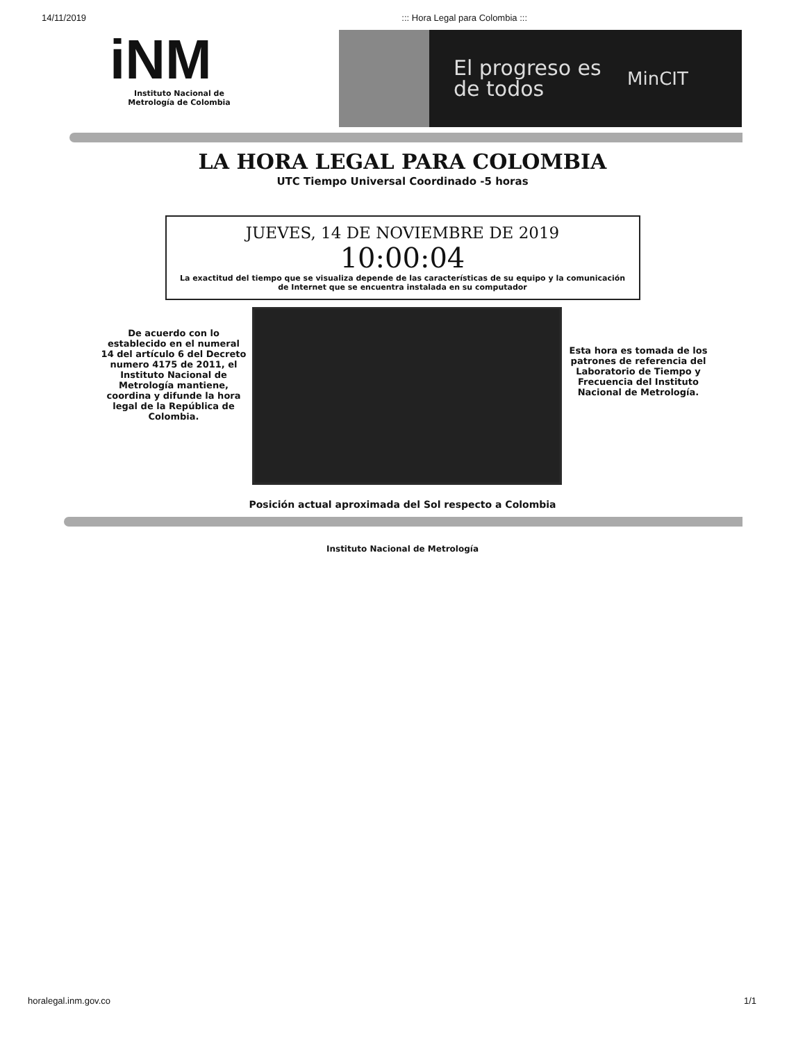14/11/2019::: Hora Legal para Colombia :::
iNM
Instituto Nacional de Metrología de Colombia
El progreso es de todos
MinCIT
LA HORA LEGAL PARA COLOMBIA
UTC Tiempo Universal Coordinado -5 horas
JUEVES, 14 DE NOVIEMBRE DE 2019
10:00:04
La exactitud del tiempo que se visualiza depende de las características de su equipo y la comunicación de Internet que se encuentra instalada en su computador
De acuerdo con lo establecido en el numeral 14 del artículo 6 del Decreto numero 4175 de 2011, el Instituto Nacional de Metrología mantiene, coordina y difunde la hora legal de la República de Colombia.
Esta hora es tomada de los patrones de referencia del Laboratorio de Tiempo y Frecuencia del Instituto Nacional de Metrología.
Posición actual aproximada del Sol respecto a Colombia
Instituto Nacional de Metrología
horalegal.inm.gov.co 1/1